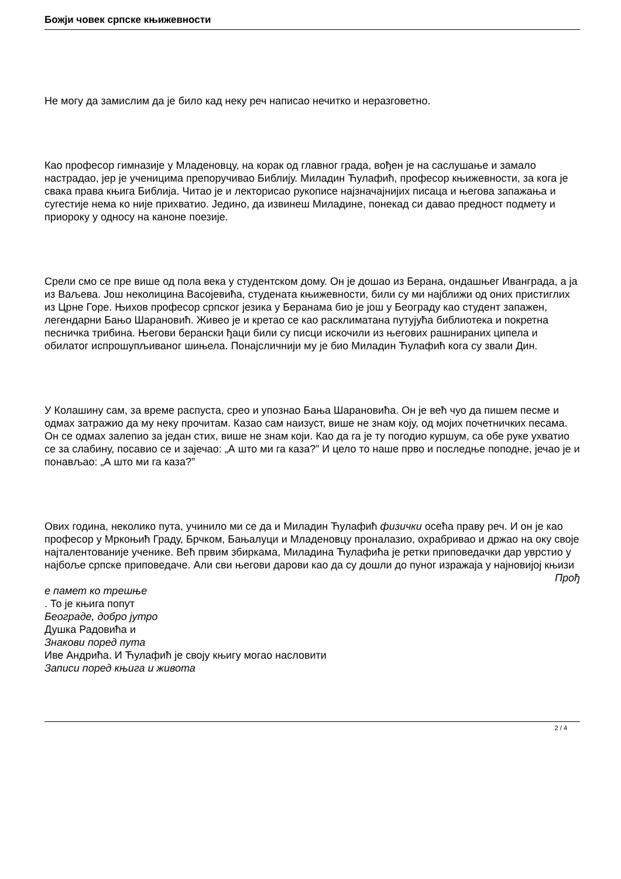Божји човек српске књижевности
Не могу да замислим да је било кад неку реч написао нечитко и неразговетно.
Као професор гимназије у Младеновцу, на корак од главног града, вођен је на саслушање и замало настрадао, јер је ученицима препоручивао Библију. Миладин Ћулафић, професор књижевности, за кога је свака права књига Библија. Читао је и лекторисао рукописе најзначајнијих писаца и његова запажања и сугестије нема ко није прихватио. Једино, да извинеш Миладине, понекад си давао предност подмету и приороку у односу на каноне поезије.
Срели смо се пре више од пола века у студентском дому. Он је дошао из Берана, ондашњег Иванграда, а ја из Ваљева. Још неколицина Васојевића, студената књижевности, били су ми најближи од оних пристиглих из Црне Горе. Њихов професор српског језика у Беранама био је још у Београду као студент запажен, легендарни Бањо Шарановић. Живео је и кретао се као расклиматана путујућа библиотека и покретна песничка трибина. Његови берански ђаци били су писци искочили из његових рашнираних ципела и обилатог испрошупљиваног шињела. Понајсличнији му је био Миладин Ћулафић кога су звали Дин.
У Колашину сам, за време распуста, срео и упознао Бања Шарановића. Он је већ чуо да пишем песме и одмах затражио да му неку прочитам. Казао сам наизуст, више не знам коју, од мојих почетничких песама. Он се одмах залепио за један стих, више не знам који. Као да га је ту погодио куршум, са обе руке ухватио се за слабину, посавио се и зајечао: „А што ми га каза?” И цело то наше прво и последње поподне, јечао је и понављао: „А што ми га каза?”
Ових година, неколико пута, учинило ми се да и Миладин Ћулафић физички осећа праву реч. И он је као професор у Мркоњић Граду, Брчком, Бањалуци и Младеновцу проналазио, охрабривао и држао на оку своје најталентованије ученике. Већ првим збиркама, Миладина Ћулафића је ретки приповедачки дар уврстио у најбоље српске приповедаче. Али сви његови дарови као да су дошли до пуног изражаја у најновијој књизи
Прођ
е памет ко трешње
. То је књига попут
Београде, добро јутро
Душка Радовића и
Знакови поред пута
Иве Андрића. И Ћулафић је своју књигу могао насловити
Записи поред књига и живота
2 / 4